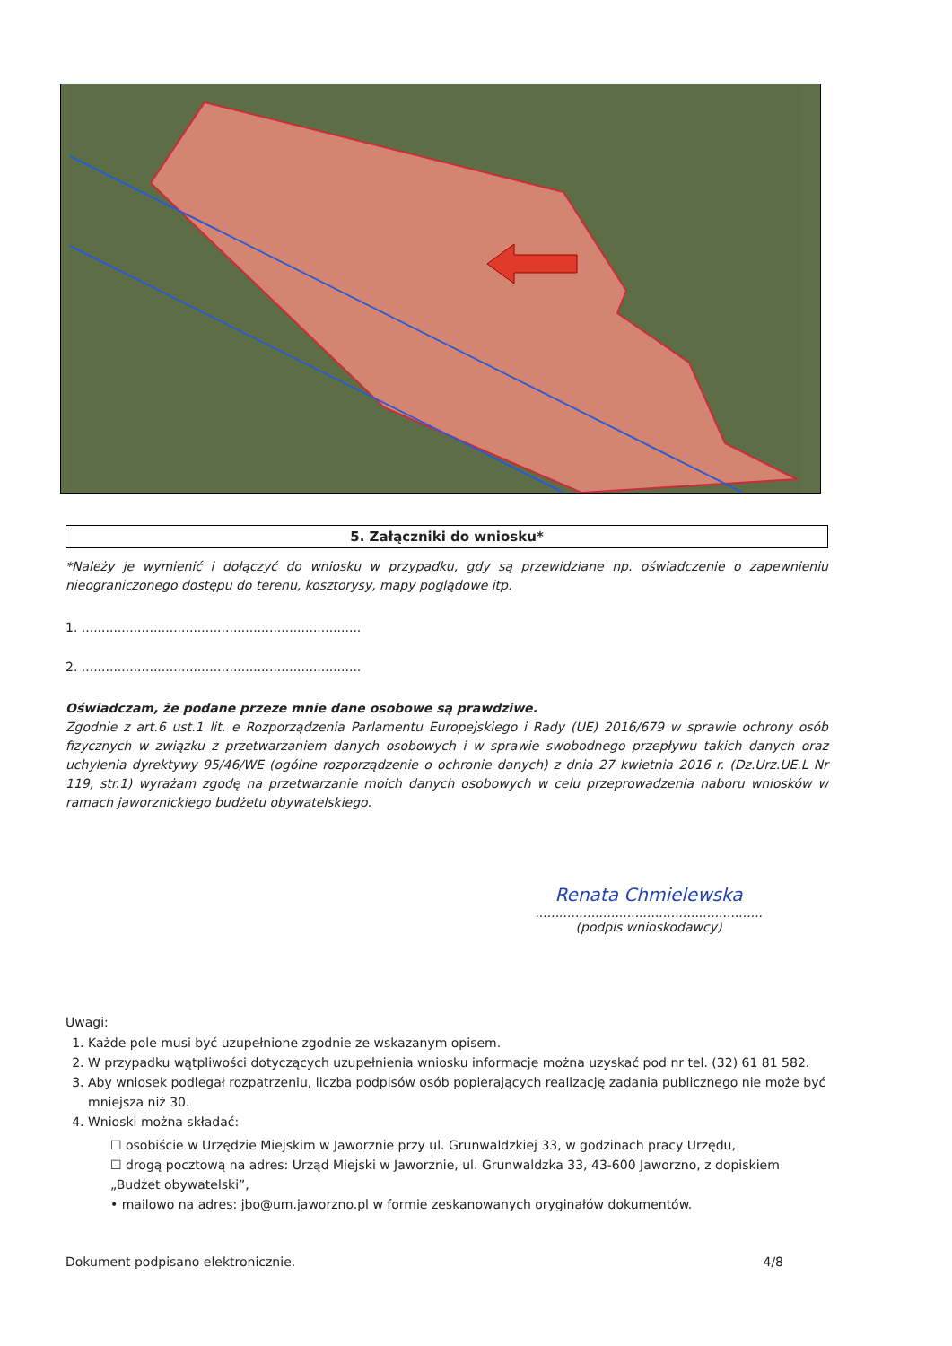5. Załączniki do wniosku*
*Należy je wymienić i dołączyć do wniosku w przypadku, gdy są przewidziane np. oświadczenie o zapewnieniu nieograniczonego dostępu do terenu, kosztorysy, mapy poglądowe itp.
1. ......................................................................
2. ......................................................................
Oświadczam, że podane przeze mnie dane osobowe są prawdziwe.
Zgodnie z art.6 ust.1 lit. e Rozporządzenia Parlamentu Europejskiego i Rady (UE) 2016/679 w sprawie ochrony osób fizycznych w związku z przetwarzaniem danych osobowych i w sprawie swobodnego przepływu takich danych oraz uchylenia dyrektywy 95/46/WE (ogólne rozporządzenie o ochronie danych) z dnia 27 kwietnia 2016 r. (Dz.Urz.UE.L Nr 119, str.1) wyrażam zgodę na przetwarzanie moich danych osobowych w celu przeprowadzenia naboru wniosków w ramach jaworznickiego budżetu obywatelskiego.
Renata Chmielewska
.........................................................
(podpis wnioskodawcy)
Uwagi:
1. Każde pole musi być uzupełnione zgodnie ze wskazanym opisem.
2. W przypadku wątpliwości dotyczących uzupełnienia wniosku informacje można uzyskać pod nr tel. (32) 61 81 582.
3. Aby wniosek podlegał rozpatrzeniu, liczba podpisów osób popierających realizację zadania publicznego nie może być mniejsza niż 30.
4. Wnioski można składać:
☐ osobiście w Urzędzie Miejskim w Jaworznie przy ul. Grunwaldzkiej 33, w godzinach pracy Urzędu,
☐ drogą pocztową na adres: Urząd Miejski w Jaworznie, ul. Grunwaldzka 33, 43-600 Jaworzno, z dopiskiem „Budżet obywatelski”,
• mailowo na adres: jbo@um.jaworzno.pl w formie zeskanowanych oryginałów dokumentów.
Dokument podpisano elektronicznie. 4/8